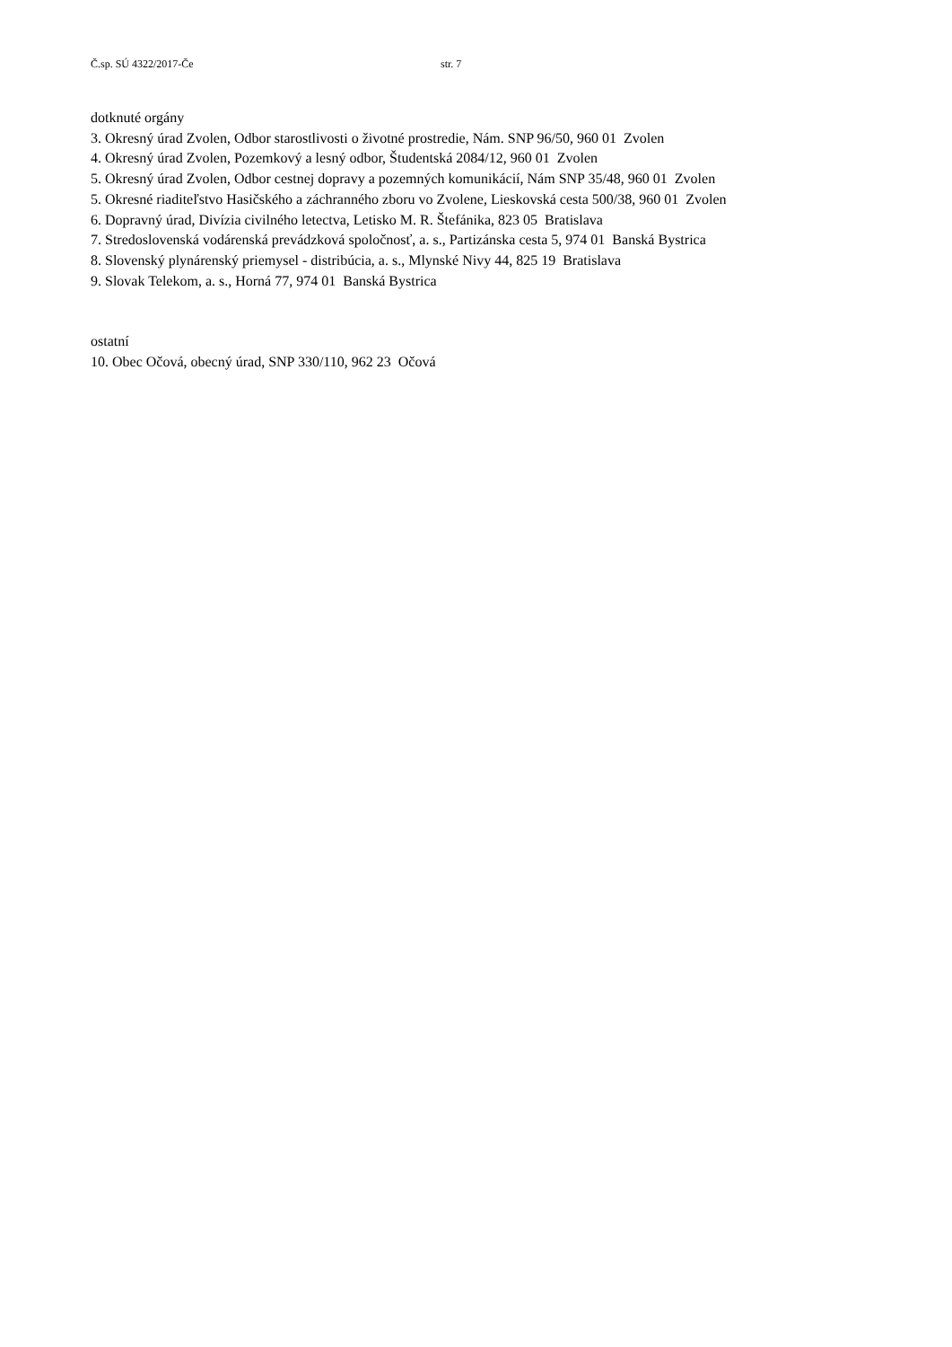Č.sp. SÚ 4322/2017-Če str. 7
dotknuté orgány
3. Okresný úrad Zvolen, Odbor starostlivosti o životné prostredie, Nám. SNP 96/50, 960 01 Zvolen
4. Okresný úrad Zvolen, Pozemkový a lesný odbor, Študentská 2084/12, 960 01 Zvolen
5. Okresný úrad Zvolen, Odbor cestnej dopravy a pozemných komunikácií, Nám SNP 35/48, 960 01 Zvolen
5. Okresné riaditeľstvo Hasičského a záchranného zboru vo Zvolene, Lieskovská cesta 500/38, 960 01 Zvolen
6. Dopravný úrad, Divízia civilného letectva, Letisko M. R. Štefánika, 823 05 Bratislava
7. Stredoslovenská vodárenská prevádzková spoločnosť, a. s., Partizánska cesta 5, 974 01 Banská Bystrica
8. Slovenský plynárenský priemysel - distribúcia, a. s., Mlynské Nivy 44, 825 19 Bratislava
9. Slovak Telekom, a. s., Horná 77, 974 01 Banská Bystrica
ostatní
10. Obec Očová, obecný úrad, SNP 330/110, 962 23 Očová